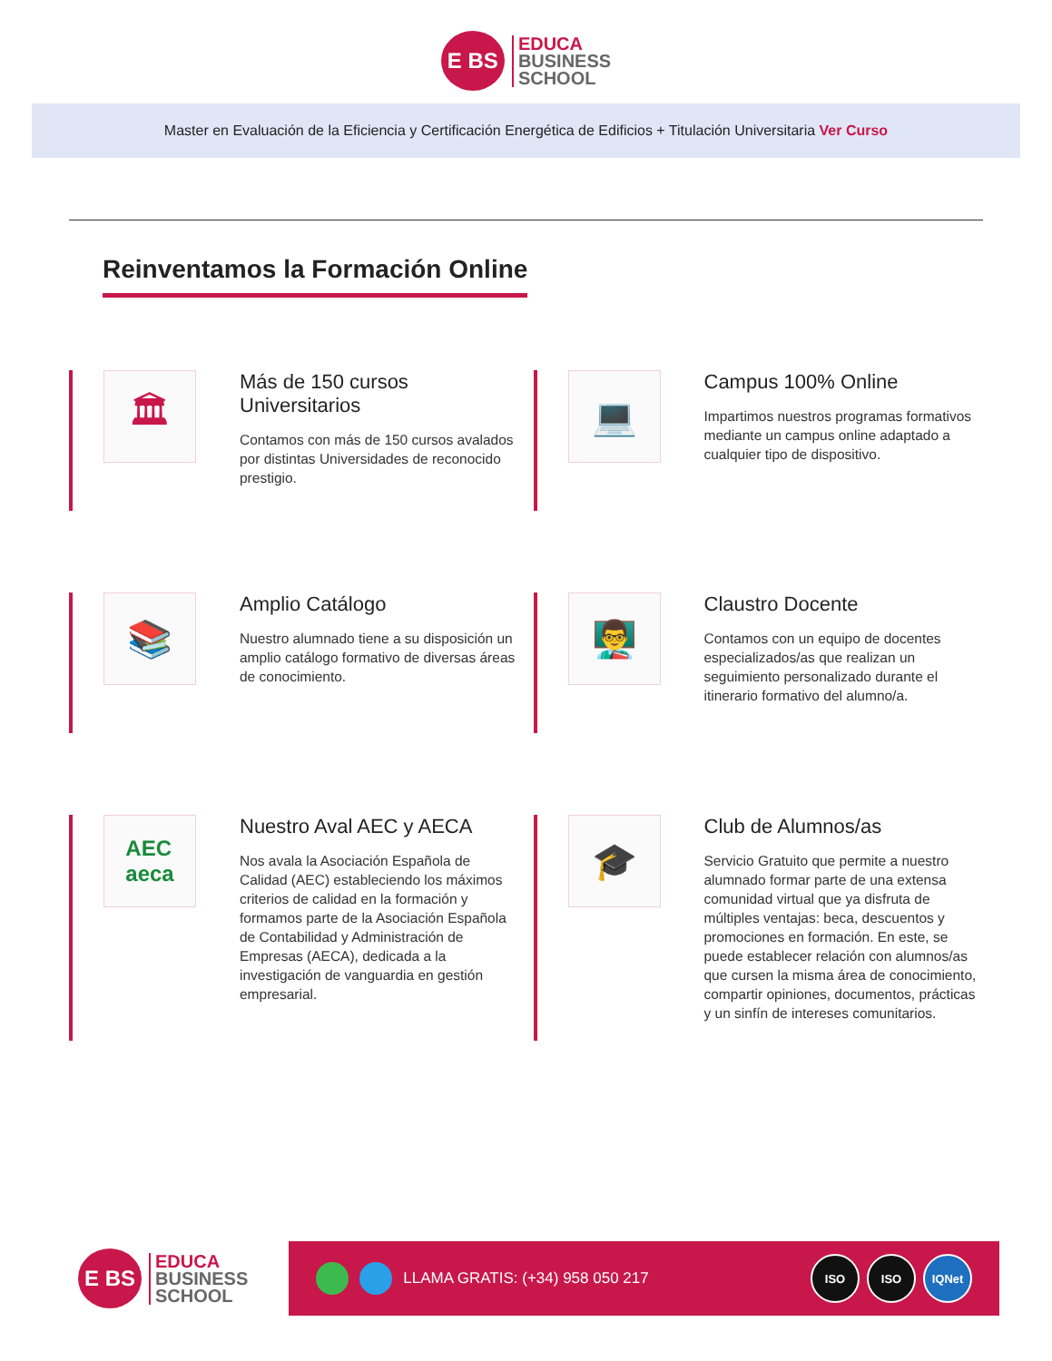E BS
EDUCA
BUSINESS
SCHOOL
Master en Evaluación de la Eficiencia y Certificación Energética de Edificios + Titulación Universitaria Ver Curso
Reinventamos la Formación Online
🏛
Más de 150 cursos Universitarios
Contamos con más de 150 cursos avalados por distintas Universidades de reconocido prestigio.
💻
Campus 100% Online
Impartimos nuestros programas formativos mediante un campus online adaptado a cualquier tipo de dispositivo.
📚
Amplio Catálogo
Nuestro alumnado tiene a su disposición un amplio catálogo formativo de diversas áreas de conocimiento.
👨‍🏫
Claustro Docente
Contamos con un equipo de docentes especializados/as que realizan un seguimiento personalizado durante el itinerario formativo del alumno/a.
AEC
aeca
Nuestro Aval AEC y AECA
Nos avala la Asociación Española de Calidad (AEC) estableciendo los máximos criterios de calidad en la formación y formamos parte de la Asociación Española de Contabilidad y Administración de Empresas (AECA), dedicada a la investigación de vanguardia en gestión empresarial.
🎓
Club de Alumnos/as
Servicio Gratuito que permite a nuestro alumnado formar parte de una extensa comunidad virtual que ya disfruta de múltiples ventajas: beca, descuentos y promociones en formación. En este, se puede establecer relación con alumnos/as que cursen la misma área de conocimiento, compartir opiniones, documentos, prácticas y un sinfín de intereses comunitarios.
E BS
EDUCA
BUSINESS
SCHOOL
LLAMA GRATIS: (+34) 958 050 217
ISO ISO IQNet